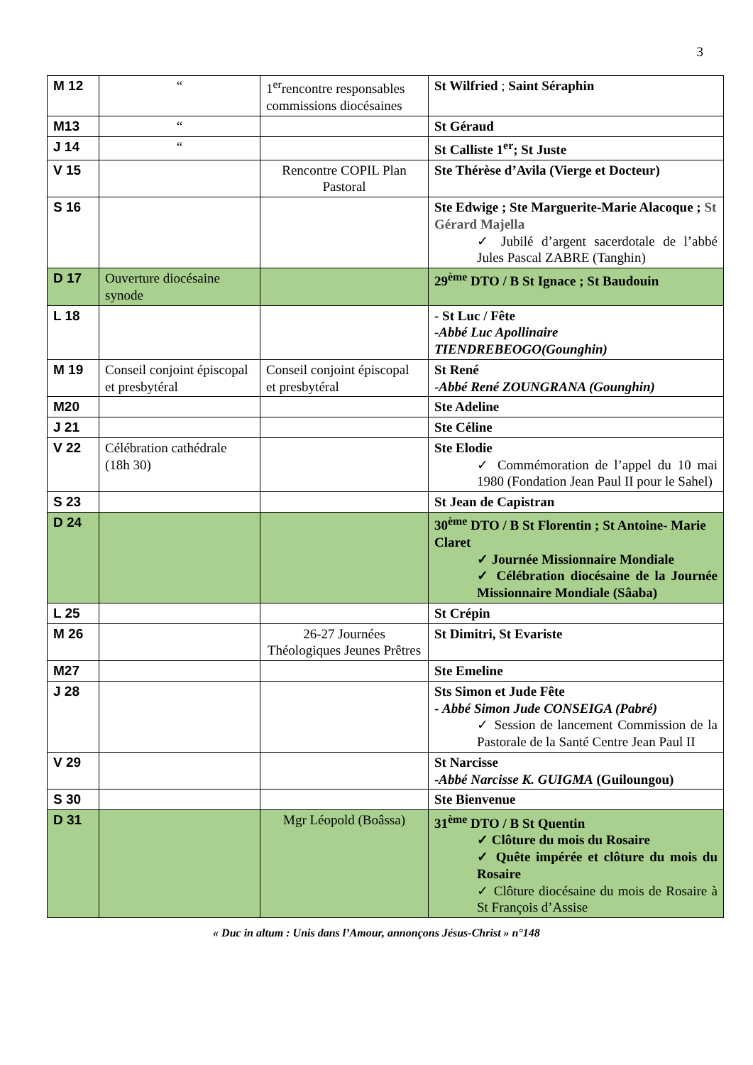3
| M 12 | “ | 1<sup>er</sup>rencontre responsables commissions diocésaines | St Wilfried ; Saint Séraphin |
| M13 | “ | | St Géraud |
| J 14 | “ | | St Calliste 1<sup>er</sup>; St Juste |
| V 15 | | Rencontre COPIL Plan Pastoral | Ste Thérèse d’Avila (Vierge et Docteur) |
| S 16 | | | Ste Edwige ; Ste Marguerite-Marie Alacoque ; St Gérard Majella ✓ Jubilé d’argent sacerdotale de l’abbé Jules Pascal ZABRE (Tanghin) |
| D 17 | Ouverture diocésaine synode | | 29<sup>ème</sup> DTO / B St Ignace ; St Baudouin |
| L 18 | | | - St Luc / Fête - Abbé Luc Apollinaire TIENDREBEOGO(Gounghin) |
| M 19 | Conseil conjoint épiscopal et presbytéral | Conseil conjoint épiscopal et presbytéral | St René - Abbé René ZOUNGRANA (Gounghin) |
| M20 | | | Ste Adeline |
| J 21 | | | Ste Céline |
| V 22 | Célébration cathédrale (18h 30) | | Ste Elodie ✓ Commémoration de l’appel du 10 mai 1980 (Fondation Jean Paul II pour le Sahel) |
| S 23 | | | St Jean de Capistran |
| D 24 | | | 30<sup>ème</sup> DTO / B St Florentin ; St Antoine- Marie Claret ✓ Journée Missionnaire Mondiale ✓ Célébration diocésaine de la Journée Missionnaire Mondiale (Sâaba) |
| L 25 | | | St Crépin |
| M 26 | | 26-27 Journées Théologiques Jeunes Prêtres | St Dimitri, St Evariste |
| M27 | | | Ste Emeline |
| J 28 | | | Sts Simon et Jude Fête - Abbé Simon Jude CONSEIGA (Pabré) ✓ Session de lancement Commission de la Pastorale de la Santé Centre Jean Paul II |
| V 29 | | | St Narcisse - Abbé Narcisse K. GUIGMA (Guiloungou) |
| S 30 | | | Ste Bienvenue |
| D 31 | | Mgr Léopold (Boâssa) | 31<sup>ème</sup> DTO / B St Quentin ✓ Clôture du mois du Rosaire ✓ Quête impérée et clôture du mois du Rosaire ✓ Clôture diocésaine du mois de Rosaire à St François d’Assise |
« Duc in altum : Unis dans l’Amour, annonçons Jésus-Christ » n°148